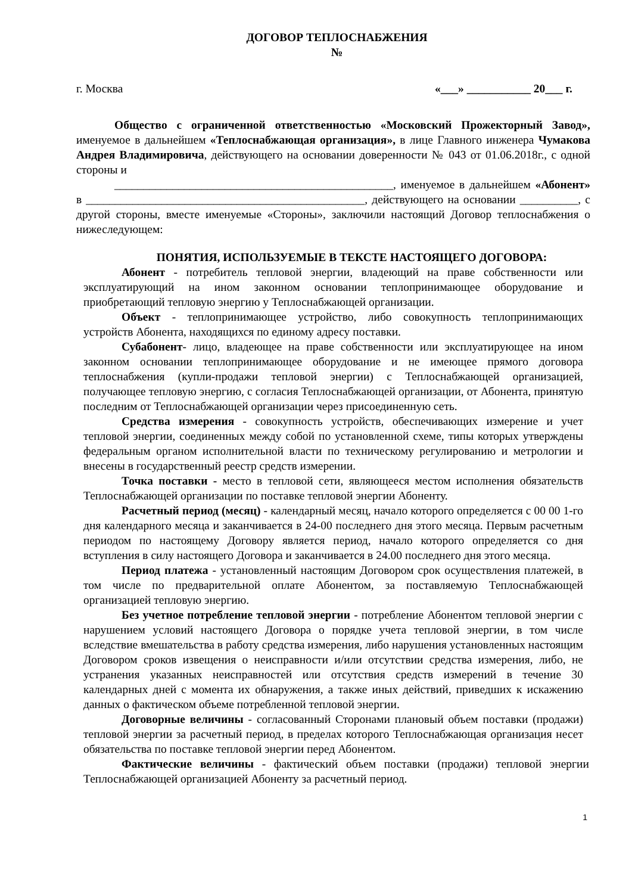ДОГОВОР ТЕПЛОСНАБЖЕНИЯ
№
г. Москва «___» ___________ 20___ г.
Общество с ограниченной ответственностью «Московский Прожекторный Завод», именуемое в дальнейшем «Теплоснабжающая организация», в лице Главного инженера Чумакова Андрея Владимировича, действующего на основании доверенности № 043 от 01.06.2018г., с одной стороны и
________________________________________________, именуемое в дальнейшем «Абонент» в ________________________________________________, действующего на основании __________, с другой стороны, вместе именуемые «Стороны», заключили настоящий Договор теплоснабжения о нижеследующем:
ПОНЯТИЯ, ИСПОЛЬЗУЕМЫЕ В ТЕКСТЕ НАСТОЯЩЕГО ДОГОВОРА:
Абонент - потребитель тепловой энергии, владеющий на праве собственности или эксплуатирующий на ином законном основании теплопринимающее оборудование и приобретающий тепловую энергию у Теплоснабжающей организации.
Объект - теплопринимающее устройство, либо совокупность теплопринимающих устройств Абонента, находящихся по единому адресу поставки.
Субабонент- лицо, владеющее на праве собственности или эксплуатирующее на ином законном основании теплопринимающее оборудование и не имеющее прямого договора теплоснабжения (купли-продажи тепловой энергии) с Теплоснабжающей организацией, получающее тепловую энергию, с согласия Теплоснабжающей организации, от Абонента, принятую последним от Теплоснабжающей организации через присоединенную сеть.
Средства измерения - совокупность устройств, обеспечивающих измерение и учет тепловой энергии, соединенных между собой по установленной схеме, типы которых утверждены федеральным органом исполнительной власти по техническому регулированию и метрологии и внесены в государственный реестр средств измерении.
Точка поставки - место в тепловой сети, являющееся местом исполнения обязательств Теплоснабжающей организации по поставке тепловой энергии Абоненту.
Расчетный период (месяц) - календарный месяц, начало которого определяется с 00 00 1-го дня календарного месяца и заканчивается в 24-00 последнего дня этого месяца. Первым расчетным периодом по настоящему Договору является период, начало которого определяется со дня вступления в силу настоящего Договора и заканчивается в 24.00 последнего дня этого месяца.
Период платежа - установленный настоящим Договором срок осуществления платежей, в том числе по предварительной оплате Абонентом, за поставляемую Теплоснабжающей организацией тепловую энергию.
Без учетное потребление тепловой энергии - потребление Абонентом тепловой энергии с нарушением условий настоящего Договора о порядке учета тепловой энергии, в том числе вследствие вмешательства в работу средства измерения, либо нарушения установленных настоящим Договором сроков извещения о неисправности и/или отсутствии средства измерения, либо, не устранения указанных неисправностей или отсутствия средств измерений в течение 30 календарных дней с момента их обнаружения, а также иных действий, приведших к искажению данных о фактическом объеме потребленной тепловой энергии.
Договорные величины - согласованный Сторонами плановый объем поставки (продажи) тепловой энергии за расчетный период, в пределах которого Теплоснабжающая организация несет обязательства по поставке тепловой энергии перед Абонентом.
Фактические величины - фактический объем поставки (продажи) тепловой энергии Теплоснабжающей организацией Абоненту за расчетный период.
1